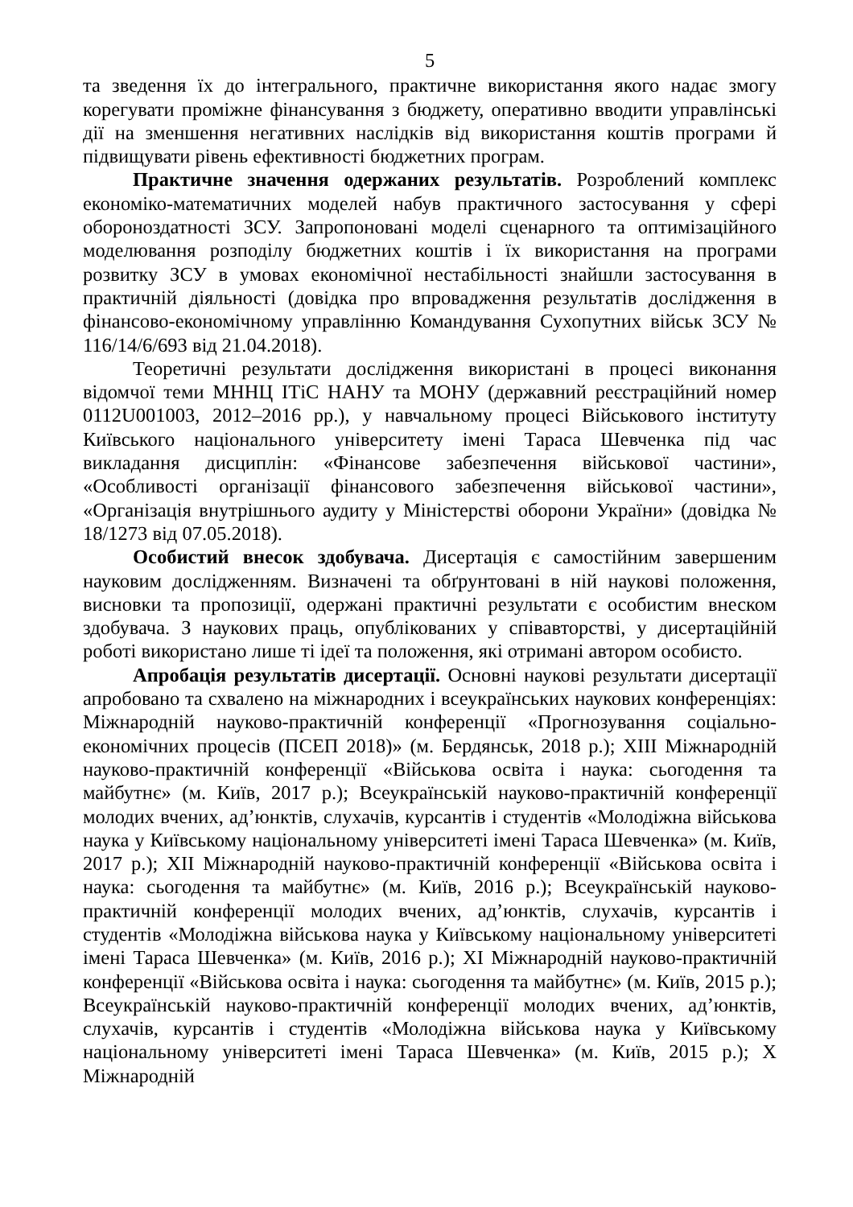5
та зведення їх до інтегрального, практичне використання якого надає змогу корегувати проміжне фінансування з бюджету, оперативно вводити управлінські дії на зменшення негативних наслідків від використання коштів програми й підвищувати рівень ефективності бюджетних програм.
Практичне значення одержаних результатів. Розроблений комплекс економіко-математичних моделей набув практичного застосування у сфері обороноздатності ЗСУ. Запропоновані моделі сценарного та оптимізаційного моделювання розподілу бюджетних коштів і їх використання на програми розвитку ЗСУ в умовах економічної нестабільності знайшли застосування в практичній діяльності (довідка про впровадження результатів дослідження в фінансово-економічному управлінню Командування Сухопутних військ ЗСУ № 116/14/6/693 від 21.04.2018).
Теоретичні результати дослідження використані в процесі виконання відомчої теми МННЦ ІТіС НАНУ та МОНУ (державний реєстраційний номер 0112U001003, 2012–2016 рр.), у навчальному процесі Військового інституту Київського національного університету імені Тараса Шевченка під час викладання дисциплін: «Фінансове забезпечення військової частини», «Особливості організації фінансового забезпечення військової частини», «Організація внутрішнього аудиту у Міністерстві оборони України» (довідка № 18/1273 від 07.05.2018).
Особистий внесок здобувача. Дисертація є самостійним завершеним науковим дослідженням. Визначені та обґрунтовані в ній наукові положення, висновки та пропозиції, одержані практичні результати є особистим внеском здобувача. З наукових праць, опублікованих у співавторстві, у дисертаційній роботі використано лише ті ідеї та положення, які отримані автором особисто.
Апробація результатів дисертації. Основні наукові результати дисертації апробовано та схвалено на міжнародних і всеукраїнських наукових конференціях: Міжнародній науково-практичній конференції «Прогнозування соціально-економічних процесів (ПСЕП 2018)» (м. Бердянськ, 2018 р.); XIII Міжнародній науково-практичній конференції «Військова освіта і наука: сьогодення та майбутнє» (м. Київ, 2017 р.); Всеукраїнській науково-практичній конференції молодих вчених, ад’юнктів, слухачів, курсантів і студентів «Молодіжна військова наука у Київському національному університеті імені Тараса Шевченка» (м. Київ, 2017 р.); XII Міжнародній науково-практичній конференції «Військова освіта і наука: сьогодення та майбутнє» (м. Київ, 2016 р.); Всеукраїнській науково-практичній конференції молодих вчених, ад’юнктів, слухачів, курсантів і студентів «Молодіжна військова наука у Київському національному університеті імені Тараса Шевченка» (м. Київ, 2016 р.); XI Міжнародній науково-практичній конференції «Військова освіта і наука: сьогодення та майбутнє» (м. Київ, 2015 р.); Всеукраїнській науково-практичній конференції молодих вчених, ад’юнктів, слухачів, курсантів і студентів «Молодіжна військова наука у Київському національному університеті імені Тараса Шевченка» (м. Київ, 2015 р.); X Міжнародній